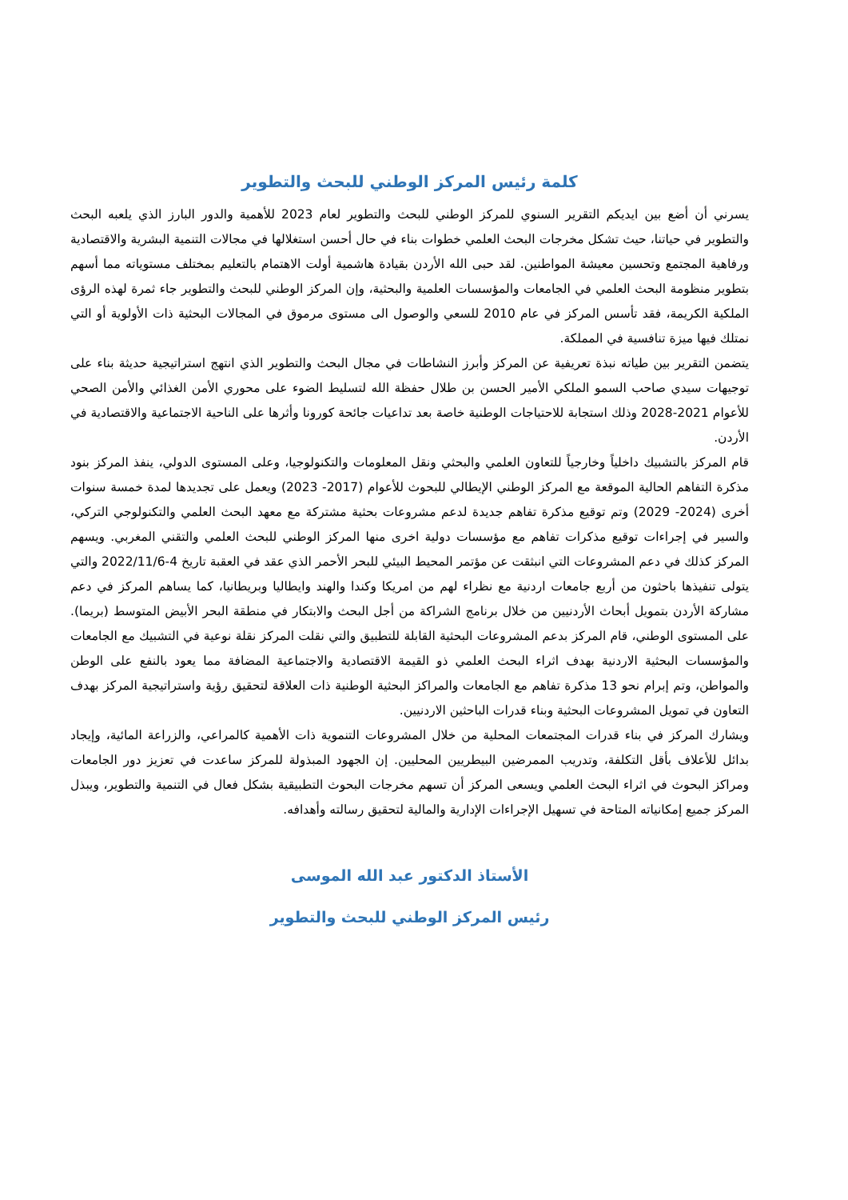كلمة رئيس المركز الوطني للبحث والتطوير
يسرني أن أضع بين ايديكم التقرير السنوي للمركز الوطني للبحث والتطوير لعام 2023 للأهمية والدور البارز الذي يلعبه البحث والتطوير في حياتنا، حيث تشكل مخرجات البحث العلمي خطوات بناء في حال أحسن استغلالها في مجالات التنمية البشرية والاقتصادية ورفاهية المجتمع وتحسين معيشة المواطنين. لقد حبى الله الأردن بقيادة هاشمية أولت الاهتمام بالتعليم بمختلف مستوياته مما أسهم بتطوير منظومة البحث العلمي في الجامعات والمؤسسات العلمية والبحثية، وإن المركز الوطني للبحث والتطوير جاء ثمرة لهذه الرؤى الملكية الكريمة، فقد تأسس المركز في عام 2010 للسعي والوصول الى مستوى مرموق في المجالات البحثية ذات الأولوية أو التي نمتلك فيها ميزة تنافسية في المملكة.
يتضمن التقرير بين طياته نبذة تعريفية عن المركز وأبرز النشاطات في مجال البحث والتطوير الذي انتهج استراتيجية حديثة بناء على توجيهات سيدي صاحب السمو الملكي الأمير الحسن بن طلال حفظة الله لتسليط الضوء على محوري الأمن الغذائي والأمن الصحي للأعوام 2021-2028 وذلك استجابة للاحتياجات الوطنية خاصة بعد تداعيات جائحة كورونا وأثرها على الناحية الاجتماعية والاقتصادية في الأردن.
قام المركز بالتشبيك داخلياً وخارجياً للتعاون العلمي والبحثي ونقل المعلومات والتكنولوجيا، وعلى المستوى الدولي، ينفذ المركز بنود مذكرة التفاهم الحالية الموقعة مع المركز الوطني الإيطالي للبحوث للأعوام (2017- 2023) ويعمل على تجديدها لمدة خمسة سنوات أخرى (2024- 2029) وتم توقيع مذكرة تفاهم جديدة لدعم مشروعات بحثية مشتركة مع معهد البحث العلمي والتكنولوجي التركي، والسير في إجراءات توقيع مذكرات تفاهم مع مؤسسات دولية اخرى منها المركز الوطني للبحث العلمي والتقني المغربي. ويسهم المركز كذلك في دعم المشروعات التي انبثقت عن مؤتمر المحيط البيئي للبحر الأحمر الذي عقد في العقبة تاريخ 4-2022/11/6 والتي يتولى تنفيذها باحثون من أربع جامعات اردنية مع نظراء لهم من امريكا وكندا والهند وايطاليا وبريطانيا، كما يساهم المركز في دعم مشاركة الأردن بتمويل أبحاث الأردنيين من خلال برنامج الشراكة من أجل البحث والابتكار في منطقة البحر الأبيض المتوسط (بريما). على المستوى الوطني، قام المركز بدعم المشروعات البحثية القابلة للتطبيق والتي نقلت المركز نقلة نوعية في التشبيك مع الجامعات والمؤسسات البحثية الاردنية بهدف اثراء البحث العلمي ذو القيمة الاقتصادية والاجتماعية المضافة مما يعود بالنفع على الوطن والمواطن، وتم إبرام نحو 13 مذكرة تفاهم مع الجامعات والمراكز البحثية الوطنية ذات العلاقة لتحقيق رؤية واستراتيجية المركز بهدف التعاون في تمويل المشروعات البحثية وبناء قدرات الباحثين الاردنيين.
ويشارك المركز في بناء قدرات المجتمعات المحلية من خلال المشروعات التنموية ذات الأهمية كالمراعي، والزراعة المائية، وإيجاد بدائل للأعلاف بأقل التكلفة، وتدريب الممرضين البيطريين المحليين. إن الجهود المبذولة للمركز ساعدت في تعزيز دور الجامعات ومراكز البحوث في اثراء البحث العلمي ويسعى المركز أن تسهم مخرجات البحوث التطبيقية بشكل فعال في التنمية والتطوير، ويبذل المركز جميع إمكانياته المتاحة في تسهيل الإجراءات الإدارية والمالية لتحقيق رسالته وأهدافه.
الأستاذ الدكتور عبد الله الموسى
رئيس المركز الوطني للبحث والتطوير